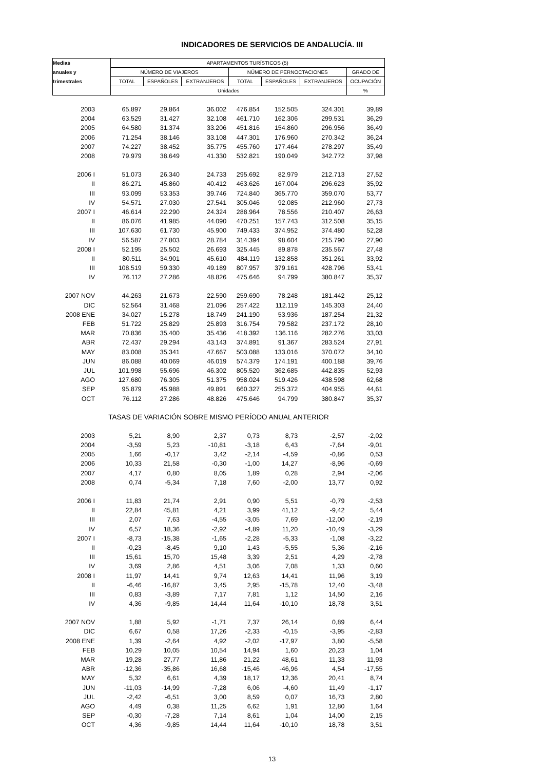INDICADORES DE SERVICIOS DE ANDALUCÍA. III
| Medias | APARTAMENTOS TURÍSTICOS (5) | | | | | | |
| --- | --- | --- | --- | --- | --- | --- | --- |
| anuales y | NÚMERO DE VIAJEROS | | | NÚMERO DE PERNOCTACIONES | | | GRADO DE |
| trimestrales | TOTAL | ESPAÑOLES | EXTRANJEROS | TOTAL | ESPAÑOLES | EXTRANJEROS | OCUPACIÓN |
| | Unidades | | | | | | % |
| 2003 | 65.897 | 29.864 | 36.002 | 476.854 | 152.505 | 324.301 | 39,89 |
| 2004 | 63.529 | 31.427 | 32.108 | 461.710 | 162.306 | 299.531 | 36,29 |
| 2005 | 64.580 | 31.374 | 33.206 | 451.816 | 154.860 | 296.956 | 36,49 |
| 2006 | 71.254 | 38.146 | 33.108 | 447.301 | 176.960 | 270.342 | 36,24 |
| 2007 | 74.227 | 38.452 | 35.775 | 455.760 | 177.464 | 278.297 | 35,49 |
| 2008 | 79.979 | 38.649 | 41.330 | 532.821 | 190.049 | 342.772 | 37,98 |
| 2006 I | 51.073 | 26.340 | 24.733 | 295.692 | 82.979 | 212.713 | 27,52 |
| II | 86.271 | 45.860 | 40.412 | 463.626 | 167.004 | 296.623 | 35,92 |
| III | 93.099 | 53.353 | 39.746 | 724.840 | 365.770 | 359.070 | 53,77 |
| IV | 54.571 | 27.030 | 27.541 | 305.046 | 92.085 | 212.960 | 27,73 |
| 2007 I | 46.614 | 22.290 | 24.324 | 288.964 | 78.556 | 210.407 | 26,63 |
| II | 86.076 | 41.985 | 44.090 | 470.251 | 157.743 | 312.508 | 35,15 |
| III | 107.630 | 61.730 | 45.900 | 749.433 | 374.952 | 374.480 | 52,28 |
| IV | 56.587 | 27.803 | 28.784 | 314.394 | 98.604 | 215.790 | 27,90 |
| 2008 I | 52.195 | 25.502 | 26.693 | 325.445 | 89.878 | 235.567 | 27,48 |
| II | 80.511 | 34.901 | 45.610 | 484.119 | 132.858 | 351.261 | 33,92 |
| III | 108.519 | 59.330 | 49.189 | 807.957 | 379.161 | 428.796 | 53,41 |
| IV | 76.112 | 27.286 | 48.826 | 475.646 | 94.799 | 380.847 | 35,37 |
| 2007 NOV | 44.263 | 21.673 | 22.590 | 259.690 | 78.248 | 181.442 | 25,12 |
| DIC | 52.564 | 31.468 | 21.096 | 257.422 | 112.119 | 145.303 | 24,40 |
| 2008 ENE | 34.027 | 15.278 | 18.749 | 241.190 | 53.936 | 187.254 | 21,32 |
| FEB | 51.722 | 25.829 | 25.893 | 316.754 | 79.582 | 237.172 | 28,10 |
| MAR | 70.836 | 35.400 | 35.436 | 418.392 | 136.116 | 282.276 | 33,03 |
| ABR | 72.437 | 29.294 | 43.143 | 374.891 | 91.367 | 283.524 | 27,91 |
| MAY | 83.008 | 35.341 | 47.667 | 503.088 | 133.016 | 370.072 | 34,10 |
| JUN | 86.088 | 40.069 | 46.019 | 574.379 | 174.191 | 400.188 | 39,76 |
| JUL | 101.998 | 55.696 | 46.302 | 805.520 | 362.685 | 442.835 | 52,93 |
| AGO | 127.680 | 76.305 | 51.375 | 958.024 | 519.426 | 438.598 | 62,68 |
| SEP | 95.879 | 45.988 | 49.891 | 660.327 | 255.372 | 404.955 | 44,61 |
| OCT | 76.112 | 27.286 | 48.826 | 475.646 | 94.799 | 380.847 | 35,37 |
| TASAS DE VARIACIÓN SOBRE MISMO PERÍODO ANUAL ANTERIOR | | | | | | | |
| 2003 | 5,21 | 8,90 | 2,37 | 0,73 | 8,73 | -2,57 | -2,02 |
| 2004 | -3,59 | 5,23 | -10,81 | -3,18 | 6,43 | -7,64 | -9,01 |
| 2005 | 1,66 | -0,17 | 3,42 | -2,14 | -4,59 | -0,86 | 0,53 |
| 2006 | 10,33 | 21,58 | -0,30 | -1,00 | 14,27 | -8,96 | -0,69 |
| 2007 | 4,17 | 0,80 | 8,05 | 1,89 | 0,28 | 2,94 | -2,06 |
| 2008 | 0,74 | -5,34 | 7,18 | 7,60 | -2,00 | 13,77 | 0,92 |
| 2006 I | 11,83 | 21,74 | 2,91 | 0,90 | 5,51 | -0,79 | -2,53 |
| II | 22,84 | 45,81 | 4,21 | 3,99 | 41,12 | -9,42 | 5,44 |
| III | 2,07 | 7,63 | -4,55 | -3,05 | 7,69 | -12,00 | -2,19 |
| IV | 6,57 | 18,36 | -2,92 | -4,89 | 11,20 | -10,49 | -3,29 |
| 2007 I | -8,73 | -15,38 | -1,65 | -2,28 | -5,33 | -1,08 | -3,22 |
| II | -0,23 | -8,45 | 9,10 | 1,43 | -5,55 | 5,36 | -2,16 |
| III | 15,61 | 15,70 | 15,48 | 3,39 | 2,51 | 4,29 | -2,78 |
| IV | 3,69 | 2,86 | 4,51 | 3,06 | 7,08 | 1,33 | 0,60 |
| 2008 I | 11,97 | 14,41 | 9,74 | 12,63 | 14,41 | 11,96 | 3,19 |
| II | -6,46 | -16,87 | 3,45 | 2,95 | -15,78 | 12,40 | -3,48 |
| III | 0,83 | -3,89 | 7,17 | 7,81 | 1,12 | 14,50 | 2,16 |
| IV | 4,36 | -9,85 | 14,44 | 11,64 | -10,10 | 18,78 | 3,51 |
| 2007 NOV | 1,88 | 5,92 | -1,71 | 7,37 | 26,14 | 0,89 | 6,44 |
| DIC | 6,67 | 0,58 | 17,26 | -2,33 | -0,15 | -3,95 | -2,83 |
| 2008 ENE | 1,39 | -2,64 | 4,92 | -2,02 | -17,97 | 3,80 | -5,58 |
| FEB | 10,29 | 10,05 | 10,54 | 14,94 | 1,60 | 20,23 | 1,04 |
| MAR | 19,28 | 27,77 | 11,86 | 21,22 | 48,61 | 11,33 | 11,93 |
| ABR | -12,36 | -35,86 | 16,68 | -15,46 | -46,96 | 4,54 | -17,55 |
| MAY | 5,32 | 6,61 | 4,39 | 18,17 | 12,36 | 20,41 | 8,74 |
| JUN | -11,03 | -14,99 | -7,28 | 6,06 | -4,60 | 11,49 | -1,17 |
| JUL | -2,42 | -6,51 | 3,00 | 8,59 | 0,07 | 16,73 | 2,80 |
| AGO | 4,49 | 0,38 | 11,25 | 6,62 | 1,91 | 12,80 | 1,64 |
| SEP | -0,30 | -7,28 | 7,14 | 8,61 | 1,04 | 14,00 | 2,15 |
| OCT | 4,36 | -9,85 | 14,44 | 11,64 | -10,10 | 18,78 | 3,51 |
13